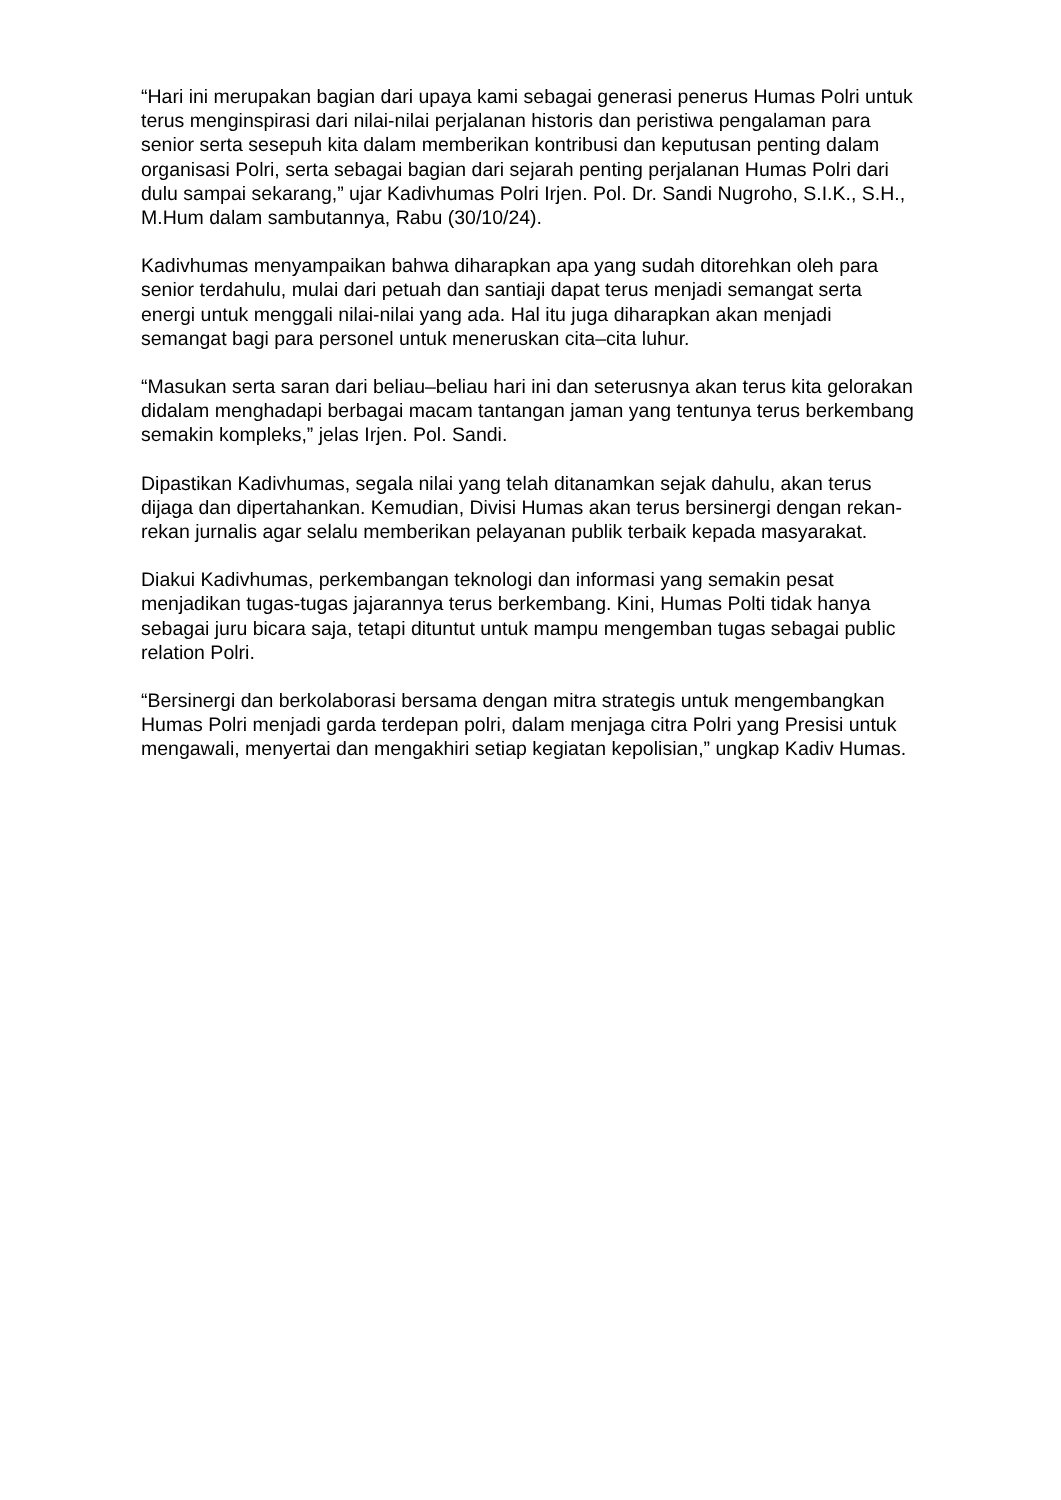“Hari ini merupakan bagian dari upaya kami sebagai generasi penerus Humas Polri untuk terus menginspirasi dari nilai-nilai perjalanan historis dan peristiwa pengalaman para senior serta sesepuh kita dalam memberikan kontribusi dan keputusan penting dalam organisasi Polri, serta sebagai bagian dari sejarah penting perjalanan Humas Polri dari dulu sampai sekarang,” ujar Kadivhumas Polri Irjen. Pol. Dr. Sandi Nugroho, S.I.K., S.H., M.Hum dalam sambutannya, Rabu (30/10/24).
Kadivhumas menyampaikan bahwa diharapkan apa yang sudah ditorehkan oleh para senior terdahulu, mulai dari petuah dan santiaji dapat terus menjadi semangat serta energi untuk menggali nilai-nilai yang ada. Hal itu juga diharapkan akan menjadi semangat bagi para personel untuk meneruskan cita–cita luhur.
“Masukan serta saran dari beliau–beliau hari ini dan seterusnya akan terus kita gelorakan didalam menghadapi berbagai macam tantangan jaman yang tentunya terus berkembang semakin kompleks,” jelas Irjen. Pol. Sandi.
Dipastikan Kadivhumas, segala nilai yang telah ditanamkan sejak dahulu, akan terus dijaga dan dipertahankan. Kemudian, Divisi Humas akan terus bersinergi dengan rekan-rekan jurnalis agar selalu memberikan pelayanan publik terbaik kepada masyarakat.
Diakui Kadivhumas, perkembangan teknologi dan informasi yang semakin pesat menjadikan tugas-tugas jajarannya terus berkembang. Kini, Humas Polti tidak hanya sebagai juru bicara saja, tetapi dituntut untuk mampu mengemban tugas sebagai public relation Polri.
“Bersinergi dan berkolaborasi bersama dengan mitra strategis untuk mengembangkan Humas Polri menjadi garda terdepan polri, dalam menjaga citra Polri yang Presisi untuk mengawali, menyertai dan mengakhiri setiap kegiatan kepolisian,” ungkap Kadiv Humas.